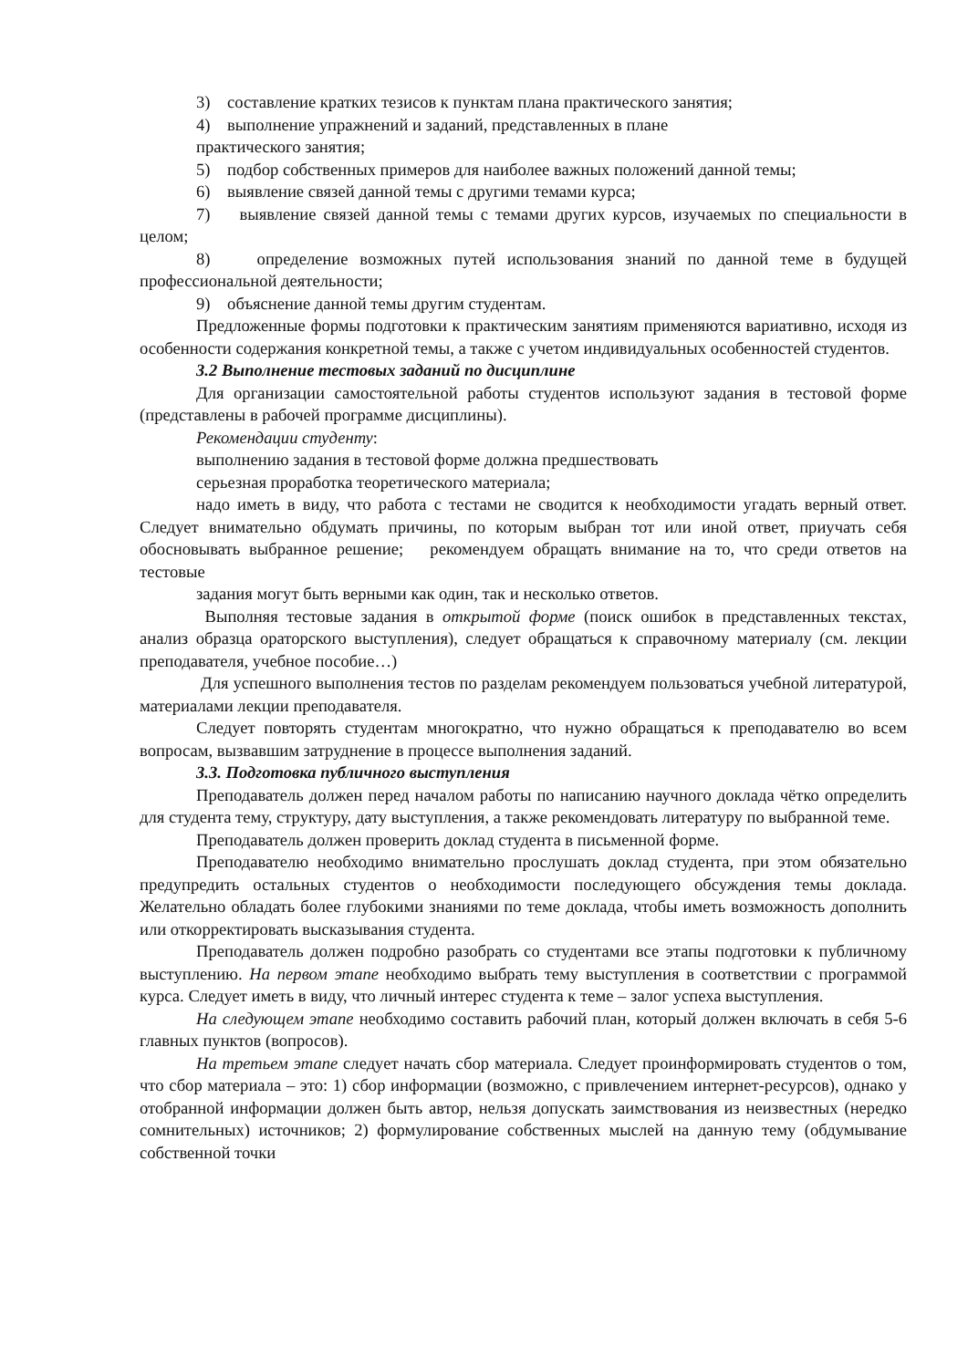3) составление кратких тезисов к пунктам плана практического занятия;
4) выполнение упражнений и заданий, представленных в плане
практического занятия;
5) подбор собственных примеров для наиболее важных положений данной темы;
6) выявление связей данной темы с другими темами курса;
7) выявление связей данной темы с темами других курсов, изучаемых по специальности в целом;
8) определение возможных путей использования знаний по данной теме в будущей профессиональной деятельности;
9) объяснение данной темы другим студентам.
Предложенные формы подготовки к практическим занятиям применяются вариативно, исходя из особенности содержания конкретной темы, а также с учетом индивидуальных особенностей студентов.
3.2 Выполнение тестовых заданий по дисциплине
Для организации самостоятельной работы студентов используют задания в тестовой форме (представлены в рабочей программе дисциплины).
Рекомендации студенту:
выполнению задания в тестовой форме должна предшествовать
серьезная проработка теоретического материала;
надо иметь в виду, что работа с тестами не сводится к необходимости угадать верный ответ. Следует внимательно обдумать причины, по которым выбран тот или иной ответ, приучать себя обосновывать выбранное решение; рекомендуем обращать внимание на то, что среди ответов на тестовые
задания могут быть верными как один, так и несколько ответов.
Выполняя тестовые задания в открытой форме (поиск ошибок в представленных текстах, анализ образца ораторского выступления), следует обращаться к справочному материалу (см. лекции преподавателя, учебное пособие…)
Для успешного выполнения тестов по разделам рекомендуем пользоваться учебной литературой, материалами лекции преподавателя.
Следует повторять студентам многократно, что нужно обращаться к преподавателю во всем вопросам, вызвавшим затруднение в процессе выполнения заданий.
3.3. Подготовка публичного выступления
Преподаватель должен перед началом работы по написанию научного доклада чётко определить для студента тему, структуру, дату выступления, а также рекомендовать литературу по выбранной теме.
Преподаватель должен проверить доклад студента в письменной форме.
Преподавателю необходимо внимательно прослушать доклад студента, при этом обязательно предупредить остальных студентов о необходимости последующего обсуждения темы доклада. Желательно обладать более глубокими знаниями по теме доклада, чтобы иметь возможность дополнить или откорректировать высказывания студента.
Преподаватель должен подробно разобрать со студентами все этапы подготовки к публичному выступлению. На первом этапе необходимо выбрать тему выступления в соответствии с программой курса. Следует иметь в виду, что личный интерес студента к теме – залог успеха выступления.
На следующем этапе необходимо составить рабочий план, который должен включать в себя 5-6 главных пунктов (вопросов).
На третьем этапе следует начать сбор материала. Следует проинформировать студентов о том, что сбор материала – это: 1) сбор информации (возможно, с привлечением интернет-ресурсов), однако у отобранной информации должен быть автор, нельзя допускать заимствования из неизвестных (нередко сомнительных) источников; 2) формулирование собственных мыслей на данную тему (обдумывание собственной точки